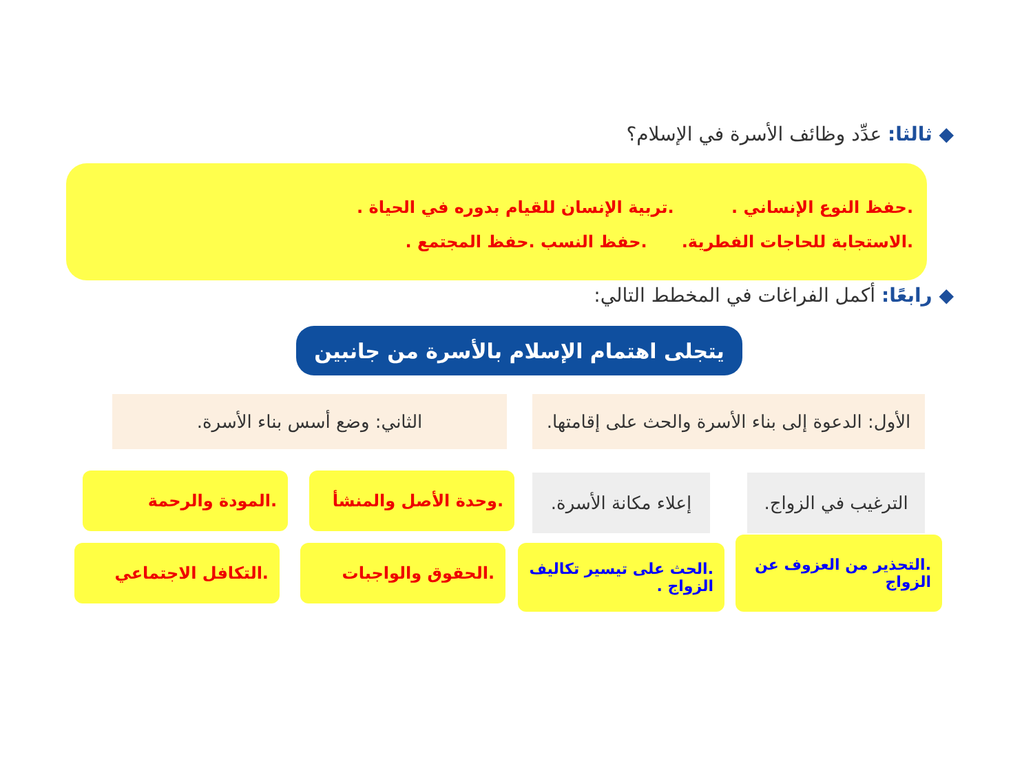◆ ثالثا: عدِّد وظائف الأسرة في الإسلام؟
.حفظ النوع الإنساني . .تربية الإنسان للقيام بدوره في الحياة .
.الاستجابة للحاجات الفطرية. .حفظ النسب .حفظ المجتمع .
◆ رابعًا: أكمل الفراغات في المخطط التالي:
يتجلى اهتمام الإسلام بالأسرة من جانبين
الأول: الدعوة إلى بناء الأسرة والحث على إقامتها.
الثاني: وضع أسس بناء الأسرة.
الترغيب في الزواج.
إعلاء مكانة الأسرة.
.وحدة الأصل والمنشأ
.المودة والرحمة
.التحذير من العزوف عن الزواج
.الحث على تيسير تكاليف الزواج .
.الحقوق والواجبات
.التكافل الاجتماعي